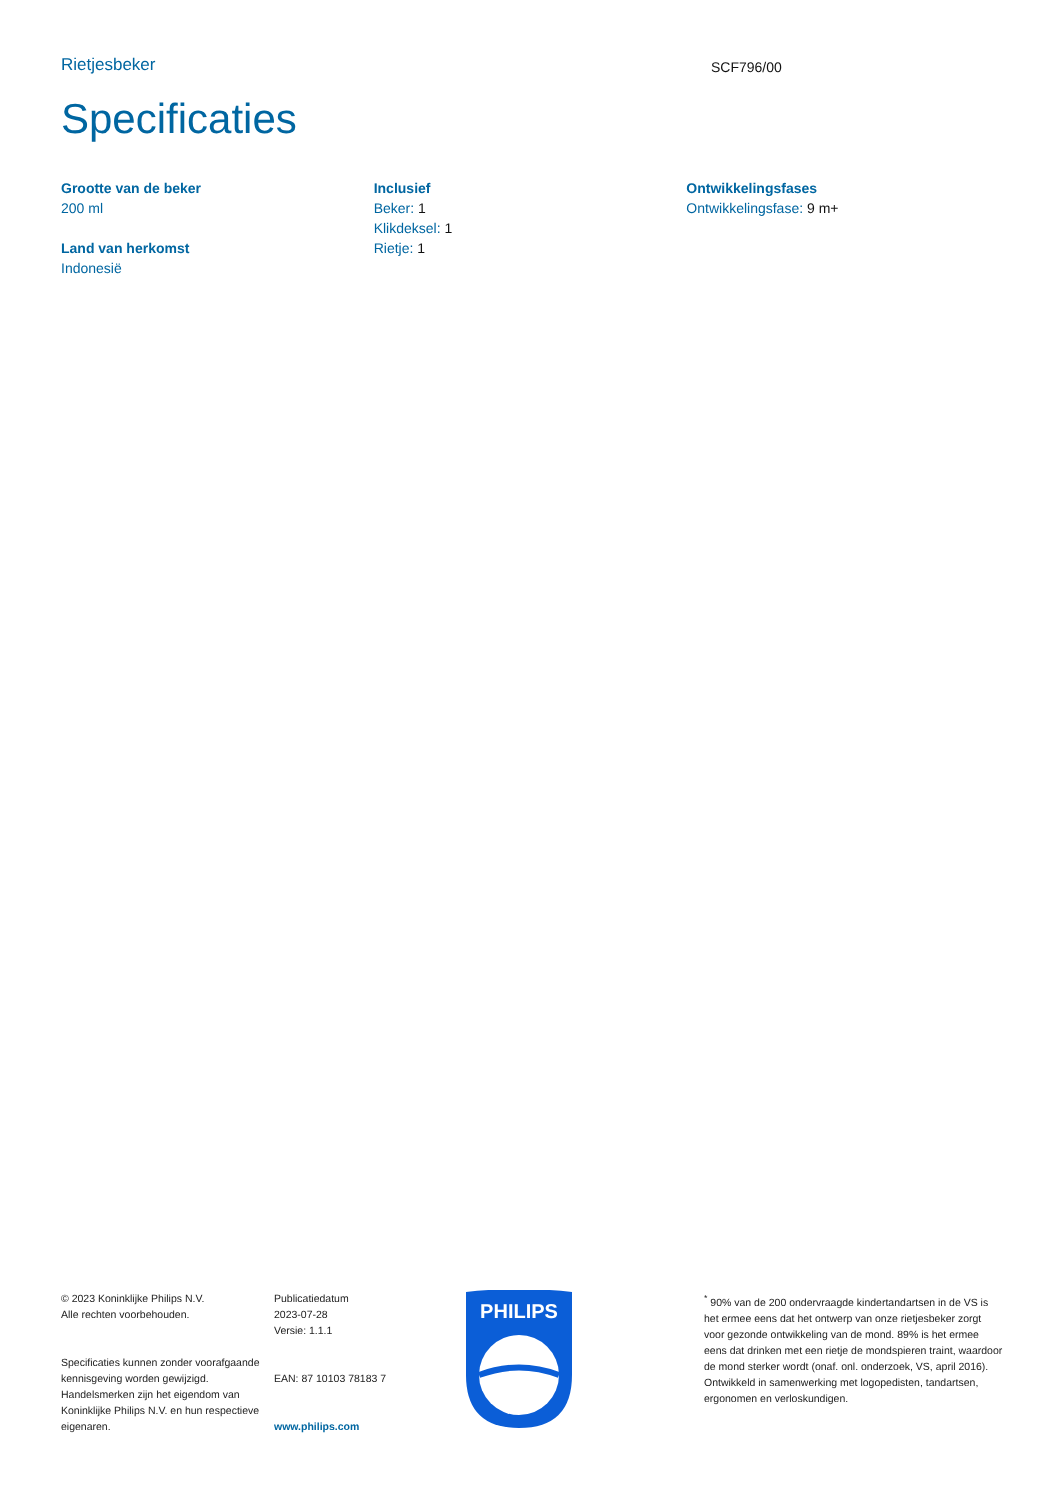Rietjesbeker
SCF796/00
Specificaties
Grootte van de beker
200 ml
Land van herkomst
Indonesië
Inclusief
Beker: 1
Klikdeksel: 1
Rietje: 1
Ontwikkelingsfases
Ontwikkelingsfase: 9 m+
© 2023 Koninklijke Philips N.V.
Alle rechten voorbehouden.
Specificaties kunnen zonder voorafgaande kennisgeving worden gewijzigd. Handelsmerken zijn het eigendom van Koninklijke Philips N.V. en hun respectieve eigenaren.
Publicatiedatum
2023-07-28
Versie: 1.1.1
EAN: 87 10103 78183 7
www.philips.com
PHILIPS
<sup>*</sup> 90% van de 200 ondervraagde kindertandartsen in de VS is het ermee eens dat het ontwerp van onze rietjesbeker zorgt voor gezonde ontwikkeling van de mond. 89% is het ermee eens dat drinken met een rietje de mondspieren traint, waardoor de mond sterker wordt (onaf. onl. onderzoek, VS, april 2016). Ontwikkeld in samenwerking met logopedisten, tandartsen, ergonomen en verloskundigen.